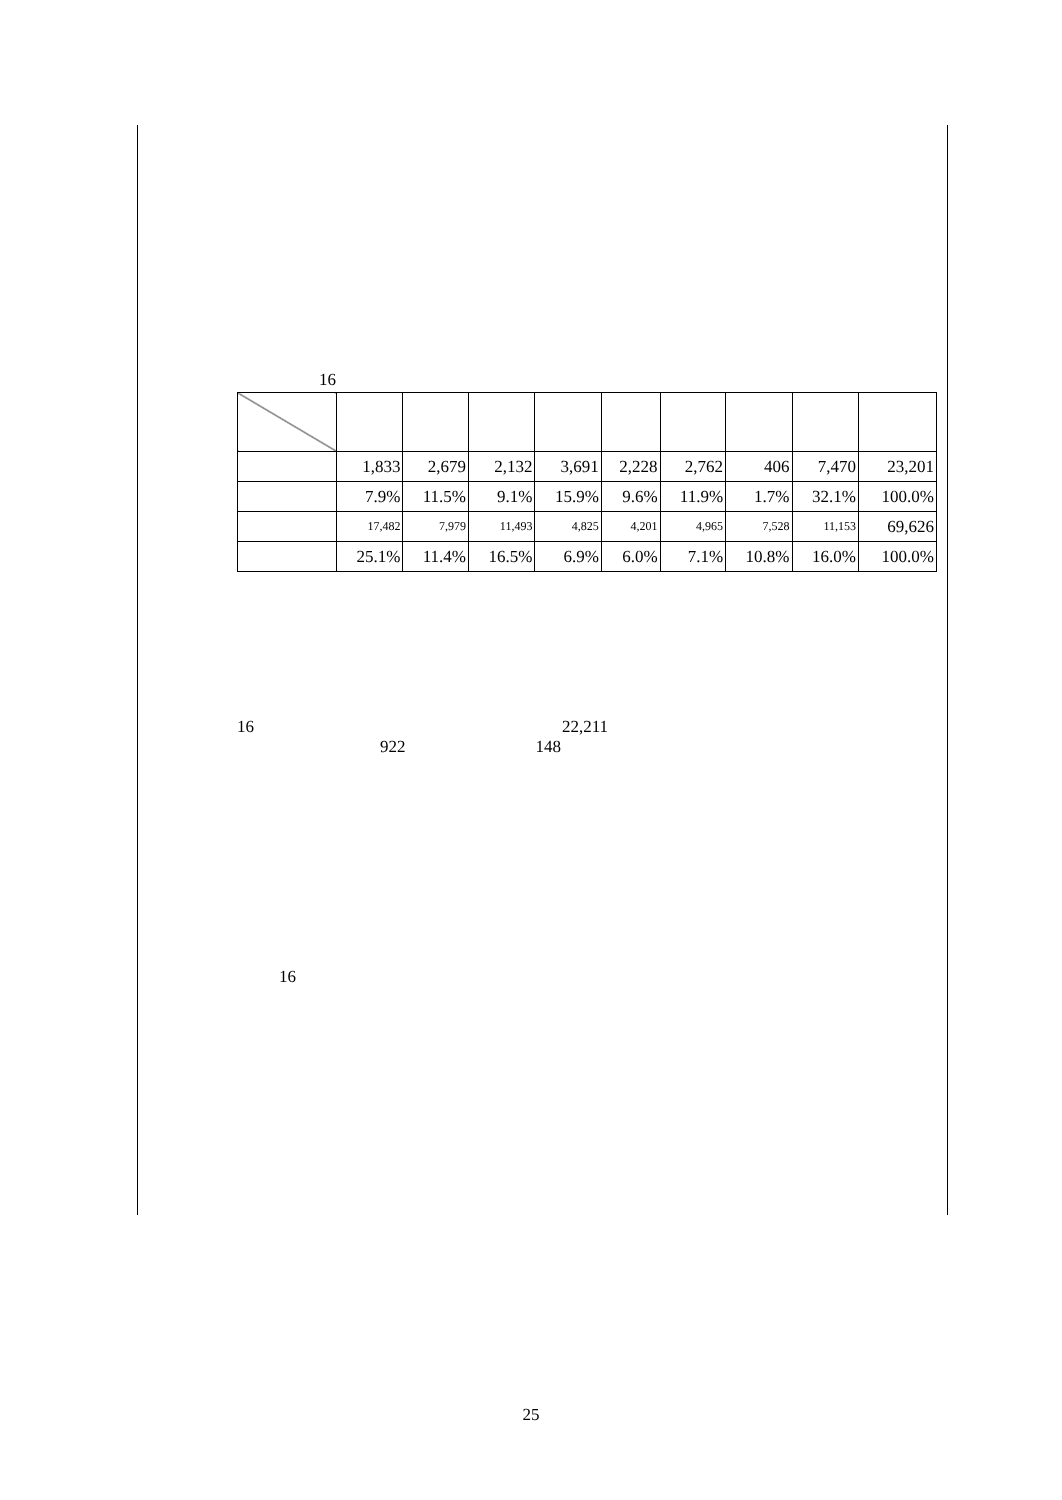16
| | 1,833 | 2,679 | 2,132 | 3,691 | 2,228 | 2,762 | 406 | 7,470 | 23,201 |
| | 7.9% | 11.5% | 9.1% | 15.9% | 9.6% | 11.9% | 1.7% | 32.1% | 100.0% |
| | 17,482 | 7,979 | 11,493 | 4,825 | 4,201 | 4,965 | 7,528 | 11,153 | 69,626 |
| | 25.1% | 11.4% | 16.5% | 6.9% | 6.0% | 7.1% | 10.8% | 16.0% | 100.0% |
16 22,211
922 148
16
25